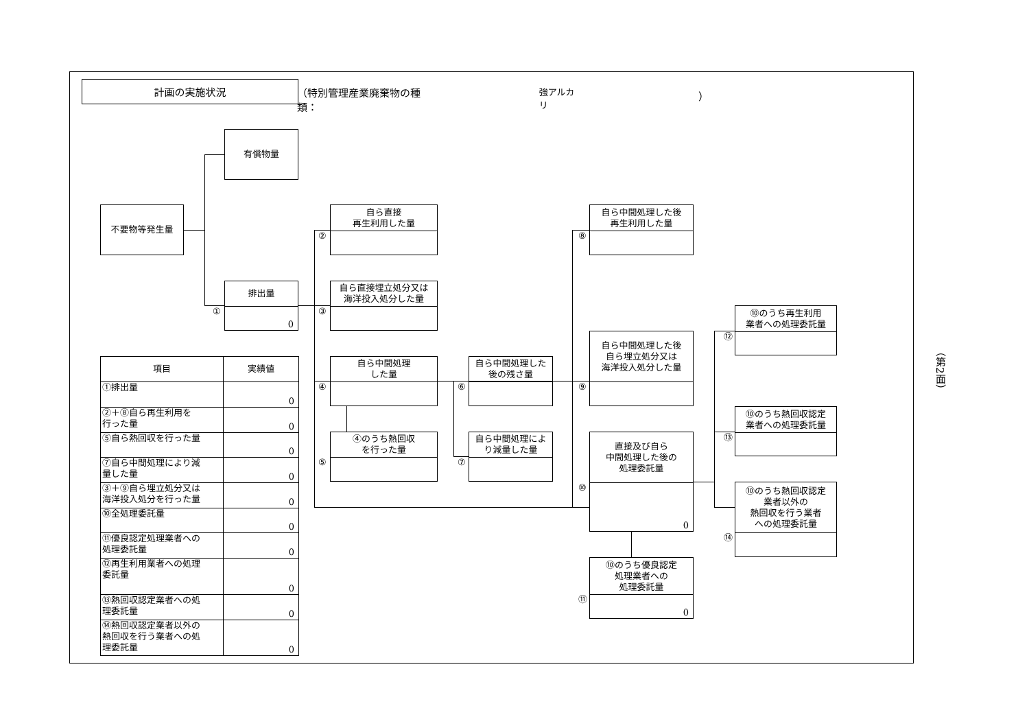計画の実施状況
（特別管理産業廃棄物の種類： 強アルカリ ）
有償物量
不要物等発生量
①
排出量
0
②
自ら直接
再生利用した量
③
自ら直接埋立処分又は
海洋投入処分した量
④
自ら中間処理
した量
⑤
④のうち熱回収
を行った量
⑥
自ら中間処理した
後の残さ量
⑦
自ら中間処理によ
り減量した量
⑧
自ら中間処理した後
再生利用した量
⑨
自ら中間処理した後
自ら埋立処分又は
海洋投入処分した量
⑩
直接及び自ら
中間処理した後の
処理委託量
0
⑪
⑩のうち優良認定
処理業者への
処理委託量
0
⑫
⑩のうち再生利用
業者への処理委託量
⑬
⑩のうち熱回収認定
業者への処理委託量
⑭
⑩のうち熱回収認定
業者以外の
熱回収を行う業者
への処理委託量
| 項目 | 実績値 |
| --- | --- |
| ①排出量 | 0 |
| ②＋⑧自ら再生利用を 行った量 | 0 |
| ⑤自ら熱回収を行った量 | 0 |
| ⑦自ら中間処理により減 量した量 | 0 |
| ③＋⑨自ら埋立処分又は 海洋投入処分を行った量 | 0 |
| ⑩全処理委託量 | 0 |
| ⑪優良認定処理業者への 処理委託量 | 0 |
| ⑫再生利用業者への処理 委託量 | 0 |
| ⑬熱回収認定業者への処 理委託量 | 0 |
| ⑭熱回収認定業者以外の 熱回収を行う業者への処 理委託量 | 0 |
（第2面）